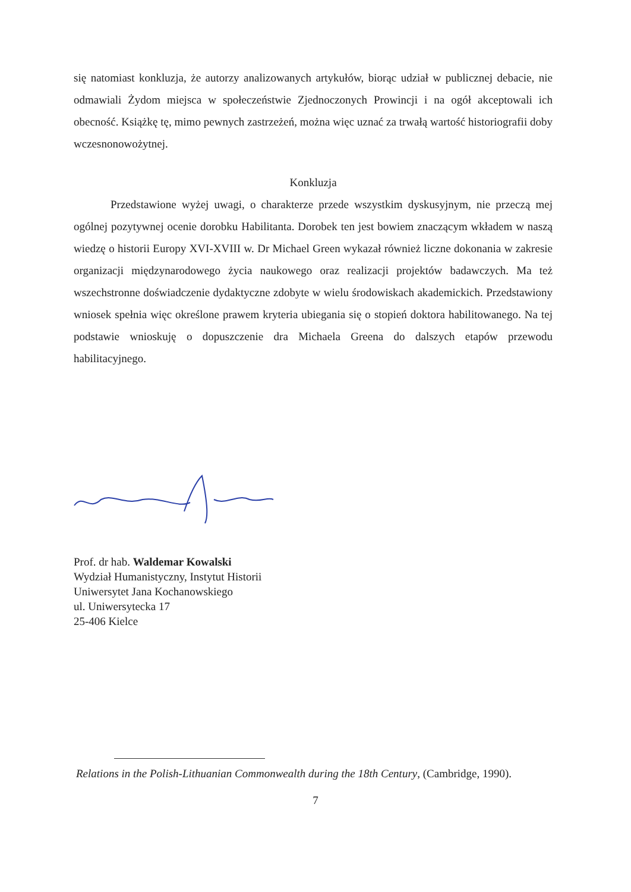się natomiast konkluzja, że autorzy analizowanych artykułów, biorąc udział w publicznej debacie, nie odmawiali Żydom miejsca w społeczeństwie Zjednoczonych Prowincji i na ogół akceptowali ich obecność. Książkę tę, mimo pewnych zastrzeżeń, można więc uznać za trwałą wartość historiografii doby wczesnonowożytnej.
Konkluzja
Przedstawione wyżej uwagi, o charakterze przede wszystkim dyskusyjnym, nie przeczą mej ogólnej pozytywnej ocenie dorobku Habilitanta. Dorobek ten jest bowiem znaczącym wkładem w naszą wiedzę o historii Europy XVI-XVIII w. Dr Michael Green wykazał również liczne dokonania w zakresie organizacji międzynarodowego życia naukowego oraz realizacji projektów badawczych. Ma też wszechstronne doświadczenie dydaktyczne zdobyte w wielu środowiskach akademickich. Przedstawiony wniosek spełnia więc określone prawem kryteria ubiegania się o stopień doktora habilitowanego. Na tej podstawie wnioskuję o dopuszczenie dra Michaela Greena do dalszych etapów przewodu habilitacyjnego.
Prof. dr hab. Waldemar Kowalski
Wydział Humanistyczny, Instytut Historii
Uniwersytet Jana Kochanowskiego
ul. Uniwersytecka 17
25-406 Kielce
Relations in the Polish-Lithuanian Commonwealth during the 18th Century, (Cambridge, 1990).
7